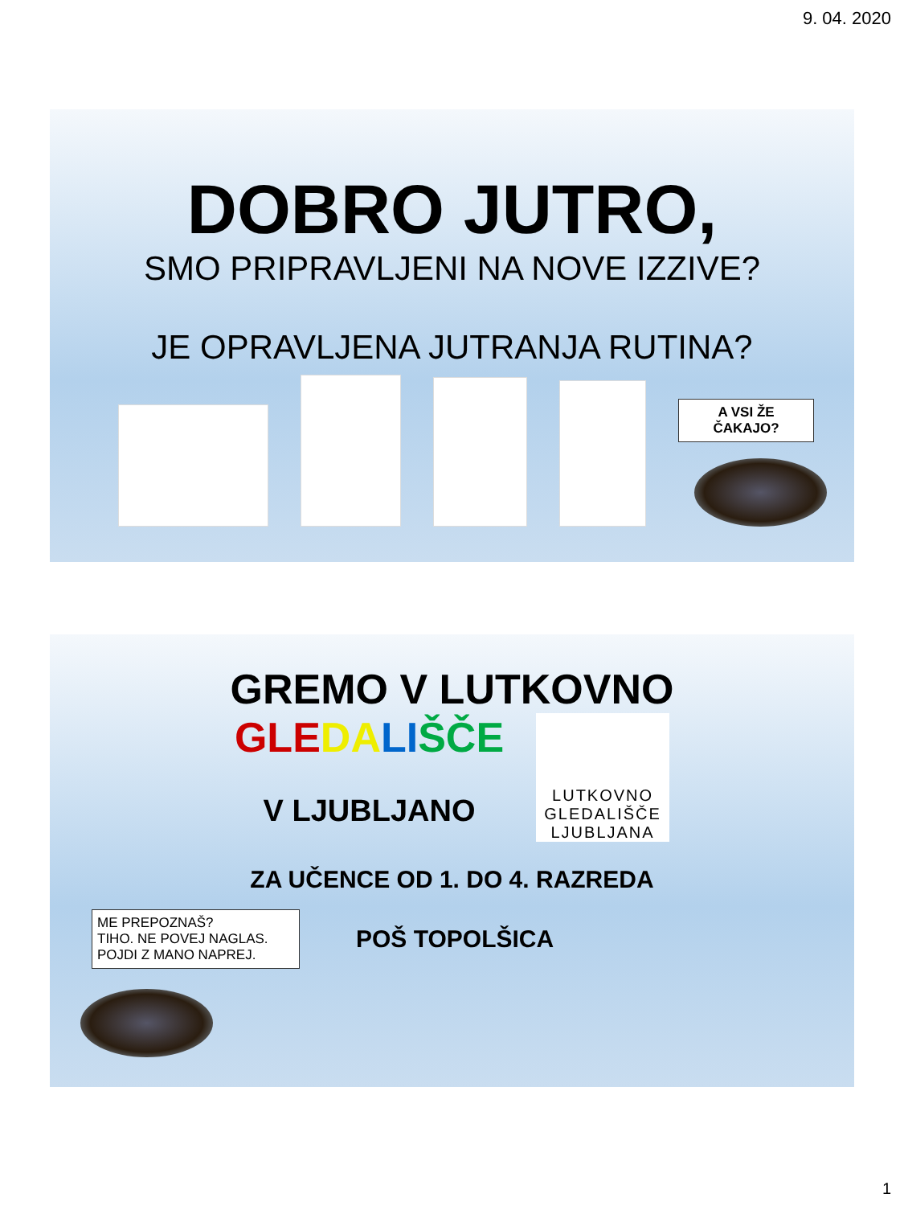9. 04. 2020
DOBRO JUTRO,
SMO PRIPRAVLJENI NA NOVE IZZIVE?
JE OPRAVLJENA JUTRANJA RUTINA?
A VSI ŽE
ČAKAJO?
GREMO V LUTKOVNO
GLE DA LI ŠČE
V LJUBLJANO
LUTKOVNO GLEDALIŠČE LJUBLJANA
ZA UČENCE OD 1. DO 4. RAZREDA
ME PREPOZNAŠ?
TIHO. NE POVEJ NAGLAS.
POJDI Z MANO NAPREJ.
POŠ TOPOLŠICA
1